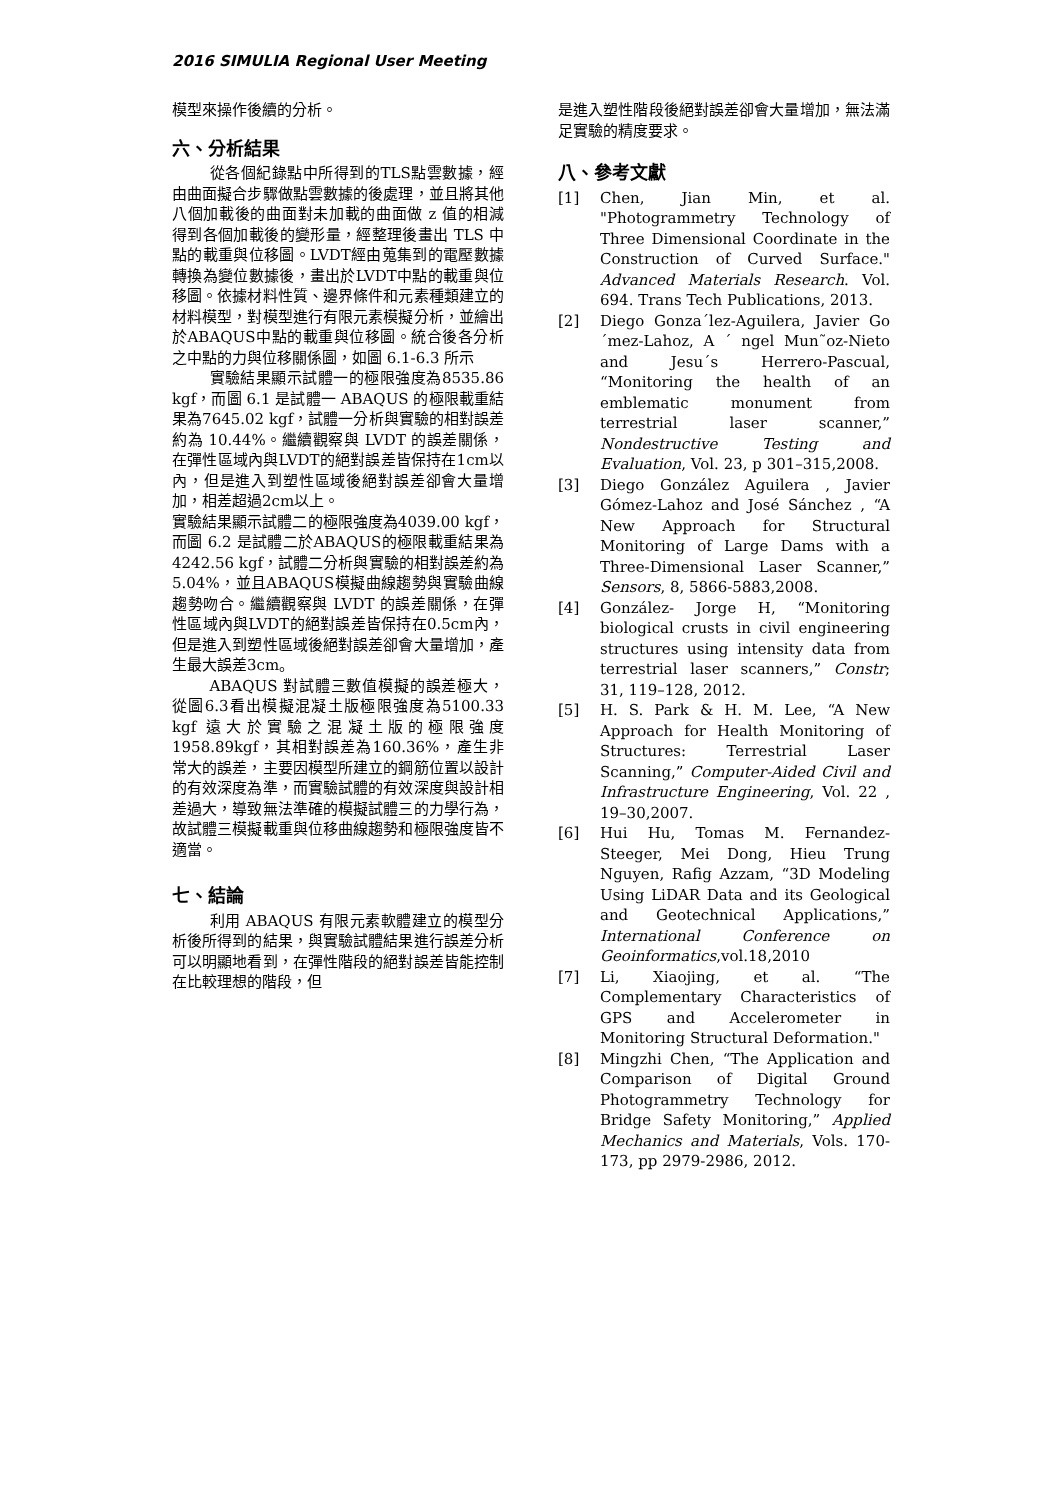2016 SIMULIA Regional User Meeting
模型來操作後續的分析。
六、分析結果
從各個紀錄點中所得到的TLS點雲數據，經由曲面擬合步驟做點雲數據的後處理，並且將其他八個加載後的曲面對未加載的曲面做 z 值的相減得到各個加載後的變形量，經整理後畫出 TLS 中點的載重與位移圖。LVDT經由蒐集到的電壓數據轉換為變位數據後，畫出於LVDT中點的載重與位移圖。依據材料性質、邊界條件和元素種類建立的材料模型，對模型進行有限元素模擬分析，並繪出於ABAQUS中點的載重與位移圖。統合後各分析之中點的力與位移關係圖，如圖 6.1-6.3 所示
實驗結果顯示試體一的極限強度為8535.86 kgf，而圖 6.1 是試體一 ABAQUS 的極限載重結果為7645.02 kgf，試體一分析與實驗的相對誤差約為 10.44%。繼續觀察與 LVDT 的誤差關係，在彈性區域內與LVDT的絕對誤差皆保持在1cm以內，但是進入到塑性區域後絕對誤差卻會大量增加，相差超過2cm以上。
實驗結果顯示試體二的極限強度為4039.00 kgf，而圖 6.2 是試體二於ABAQUS的極限載重結果為4242.56 kgf，試體二分析與實驗的相對誤差約為5.04%，並且ABAQUS模擬曲線趨勢與實驗曲線趨勢吻合。繼續觀察與 LVDT 的誤差關係，在彈性區域內與LVDT的絕對誤差皆保持在0.5cm內，但是進入到塑性區域後絕對誤差卻會大量增加，產生最大誤差3cm。
ABAQUS 對試體三數值模擬的誤差極大，從圖6.3看出模擬混凝土版極限強度為5100.33 kgf 遠大於實驗之混凝土版的極限強度1958.89kgf，其相對誤差為160.36%，產生非常大的誤差，主要因模型所建立的鋼筋位置以設計的有效深度為準，而實驗試體的有效深度與設計相差過大，導致無法準確的模擬試體三的力學行為，故試體三模擬載重與位移曲線趨勢和極限強度皆不適當。
七、結論
利用 ABAQUS 有限元素軟體建立的模型分析後所得到的結果，與實驗試體結果進行誤差分析可以明顯地看到，在彈性階段的絕對誤差皆能控制在比較理想的階段，但
是進入塑性階段後絕對誤差卻會大量增加，無法滿足實驗的精度要求。
八、參考文獻
[1] Chen, Jian Min, et al. "Photogrammetry Technology of Three Dimensional Coordinate in the Construction of Curved Surface." Advanced Materials Research. Vol. 694. Trans Tech Publications, 2013.
[2] Diego Gonza´lez-Aguilera, Javier Go´mez-Lahoz, A ´ ngel Mun˜oz-Nieto and Jesu´s Herrero-Pascual, “Monitoring the health of an emblematic monument from terrestrial laser scanner,” Nondestructive Testing and Evaluation, Vol. 23, p 301–315,2008.
[3] Diego González Aguilera , Javier Gómez-Lahoz and José Sánchez , “A New Approach for Structural Monitoring of Large Dams with a Three-Dimensional Laser Scanner,” Sensors, 8, 5866-5883,2008.
[4] González- Jorge H, “Monitoring biological crusts in civil engineering structures using intensity data from terrestrial laser scanners,” Constr; 31, 119–128, 2012.
[5] H. S. Park & H. M. Lee, “A New Approach for Health Monitoring of Structures: Terrestrial Laser Scanning,” Computer-Aided Civil and Infrastructure Engineering, Vol. 22 , 19–30,2007.
[6] Hui Hu, Tomas M. Fernandez-Steeger, Mei Dong, Hieu Trung Nguyen, Rafig Azzam, “3D Modeling Using LiDAR Data and its Geological and Geotechnical Applications,” International Conference on Geoinformatics,vol.18,2010
[7] Li, Xiaojing, et al. “The Complementary Characteristics of GPS and Accelerometer in Monitoring Structural Deformation."
[8] Mingzhi Chen, “The Application and Comparison of Digital Ground Photogrammetry Technology for Bridge Safety Monitoring,” Applied Mechanics and Materials, Vols. 170-173, pp 2979-2986, 2012.